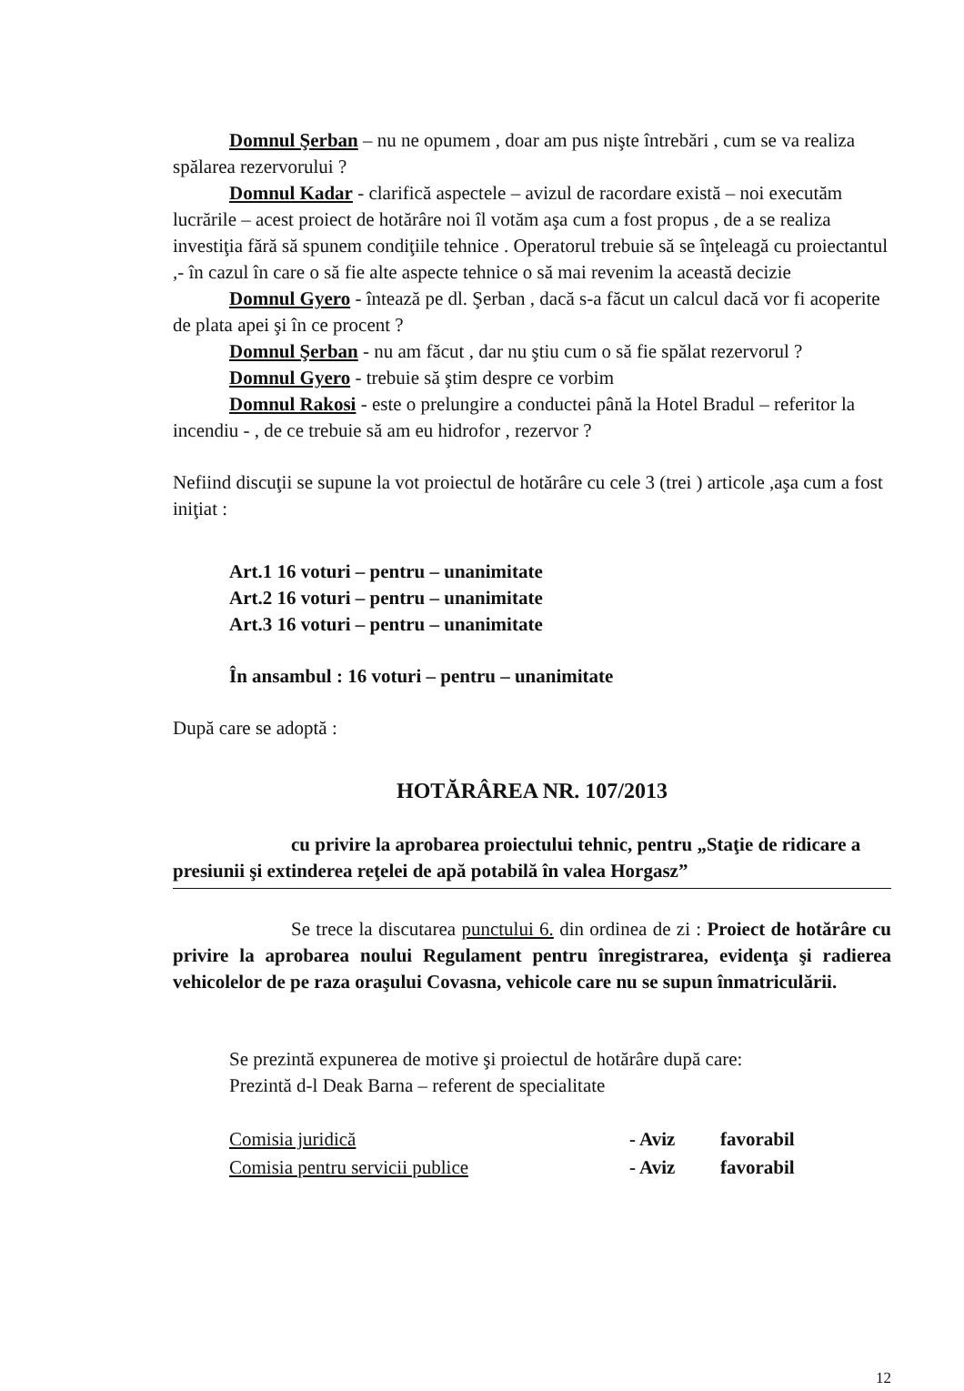Domnul Şerban – nu ne opumem , doar am pus nişte întrebări , cum se va realiza spălarea rezervorului ?
Domnul Kadar - clarifică aspectele – avizul de racordare există – noi executăm lucrările – acest proiect de hotărâre noi îl votăm aşa cum a fost propus , de a se realiza investiţia fără să spunem condiţiile tehnice . Operatorul trebuie să se înţeleagă cu proiectantul ,- în cazul în care o să fie alte aspecte tehnice o să mai revenim la această decizie
Domnul Gyero - întează pe dl. Şerban , dacă s-a făcut un calcul dacă vor fi acoperite de plata apei şi în ce procent ?
Domnul Şerban - nu am făcut , dar nu ştiu cum o să fie spălat rezervorul ?
Domnul Gyero - trebuie să ştim despre ce vorbim
Domnul Rakosi - este o prelungire a conductei până la Hotel Bradul – referitor la incendiu - , de ce trebuie să am eu hidrofor , rezervor ?
Nefiind discuţii se supune la vot proiectul de hotărâre cu cele 3 (trei ) articole ,aşa cum a fost iniţiat :
Art.1 16 voturi – pentru – unanimitate
Art.2 16 voturi – pentru – unanimitate
Art.3 16 voturi – pentru – unanimitate
În ansambul : 16 voturi – pentru – unanimitate
După care se adoptă :
HOTĂRÂREA NR. 107/2013
cu privire la aprobarea proiectului tehnic, pentru „Staţie de ridicare a presiunii şi extinderea reţelei de apă potabilă în valea Horgasz”
Se trece la discutarea punctului 6. din ordinea de zi : Proiect de hotărâre cu privire la aprobarea noului Regulament pentru înregistrarea, evidenţa şi radierea vehicolelor de pe raza oraşului Covasna, vehicole care nu se supun înmatriculării.
Se prezintă expunerea de motive şi proiectul de hotărâre după care:
Prezintă d-l Deak Barna – referent de specialitate
| Comisia juridică | - Aviz | favorabil |
| Comisia pentru servicii publice | - Aviz | favorabil |
12